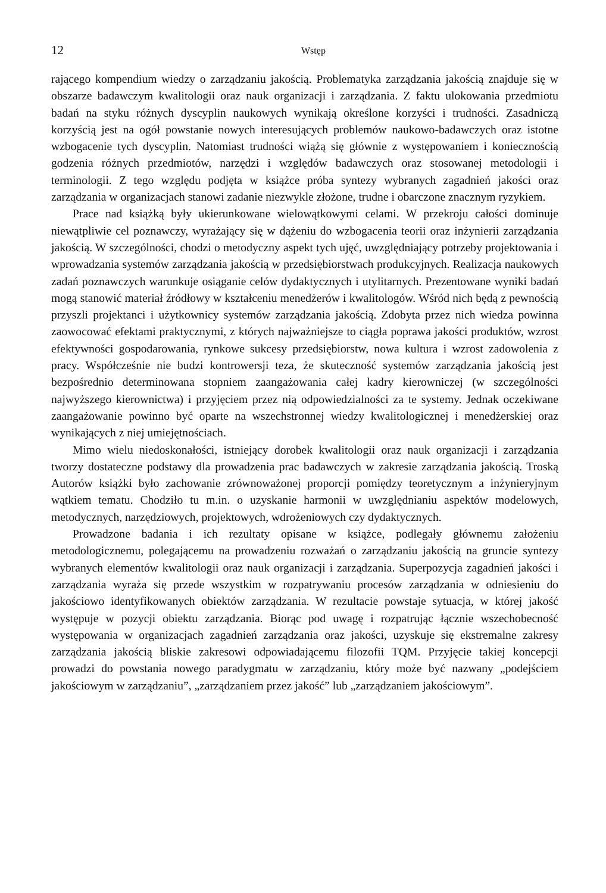12 Wstęp
rającego kompendium wiedzy o zarządzaniu jakością. Problematyka zarządzania jakością znajduje się w obszarze badawczym kwalitologii oraz nauk organizacji i zarządzania. Z faktu ulokowania przedmiotu badań na styku różnych dyscyplin naukowych wynikają określone korzyści i trudności. Zasadniczą korzyścią jest na ogół powstanie nowych interesujących problemów naukowo-badawczych oraz istotne wzbogacenie tych dyscyplin. Natomiast trudności wiążą się głównie z występowaniem i koniecznością godzenia różnych przedmiotów, narzędzi i względów badawczych oraz stosowanej metodologii i terminologii. Z tego względu podjęta w książce próba syntezy wybranych zagadnień jakości oraz zarządzania w organizacjach stanowi zadanie niezwykle złożone, trudne i obarczone znacznym ryzykiem.
Prace nad książką były ukierunkowane wielowątkowymi celami. W przekroju całości dominuje niewątpliwie cel poznawczy, wyrażający się w dążeniu do wzbogacenia teorii oraz inżynierii zarządzania jakością. W szczególności, chodzi o metodyczny aspekt tych ujęć, uwzględniający potrzeby projektowania i wprowadzania systemów zarządzania jakością w przedsiębiorstwach produkcyjnych. Realizacja naukowych zadań poznawczych warunkuje osiąganie celów dydaktycznych i utylitarnych. Prezentowane wyniki badań mogą stanowić materiał źródłowy w kształceniu menedżerów i kwalitologów. Wśród nich będą z pewnością przyszli projektanci i użytkownicy systemów zarządzania jakością. Zdobyta przez nich wiedza powinna zaowocować efektami praktycznymi, z których najważniejsze to ciągła poprawa jakości produktów, wzrost efektywności gospodarowania, rynkowe sukcesy przedsiębiorstw, nowa kultura i wzrost zadowolenia z pracy. Współcześnie nie budzi kontrowersji teza, że skuteczność systemów zarządzania jakością jest bezpośrednio determinowana stopniem zaangażowania całej kadry kierowniczej (w szczególności najwyższego kierownictwa) i przyjęciem przez nią odpowiedzialności za te systemy. Jednak oczekiwane zaangażowanie powinno być oparte na wszechstronnej wiedzy kwalitologicznej i menedżerskiej oraz wynikających z niej umiejętnościach.
Mimo wielu niedoskonałości, istniejący dorobek kwalitologii oraz nauk organizacji i zarządzania tworzy dostateczne podstawy dla prowadzenia prac badawczych w zakresie zarządzania jakością. Troską Autorów książki było zachowanie zrównoważonej proporcji pomiędzy teoretycznym a inżynieryjnym wątkiem tematu. Chodziło tu m.in. o uzyskanie harmonii w uwzględnianiu aspektów modelowych, metodycznych, narzędziowych, projektowych, wdrożeniowych czy dydaktycznych.
Prowadzone badania i ich rezultaty opisane w książce, podlegały głównemu założeniu metodologicznemu, polegającemu na prowadzeniu rozważań o zarządzaniu jakością na gruncie syntezy wybranych elementów kwalitologii oraz nauk organizacji i zarządzania. Superpozycja zagadnień jakości i zarządzania wyraża się przede wszystkim w rozpatrywaniu procesów zarządzania w odniesieniu do jakościowo identyfikowanych obiektów zarządzania. W rezultacie powstaje sytuacja, w której jakość występuje w pozycji obiektu zarządzania. Biorąc pod uwagę i rozpatrując łącznie wszechobecność występowania w organizacjach zagadnień zarządzania oraz jakości, uzyskuje się ekstremalne zakresy zarządzania jakością bliskie zakresowi odpowiadającemu filozofii TQM. Przyjęcie takiej koncepcji prowadzi do powstania nowego paradygmatu w zarządzaniu, który może być nazwany „podejściem jakościowym w zarządzaniu”, „zarządzaniem przez jakość” lub „zarządzaniem jakościowym”.